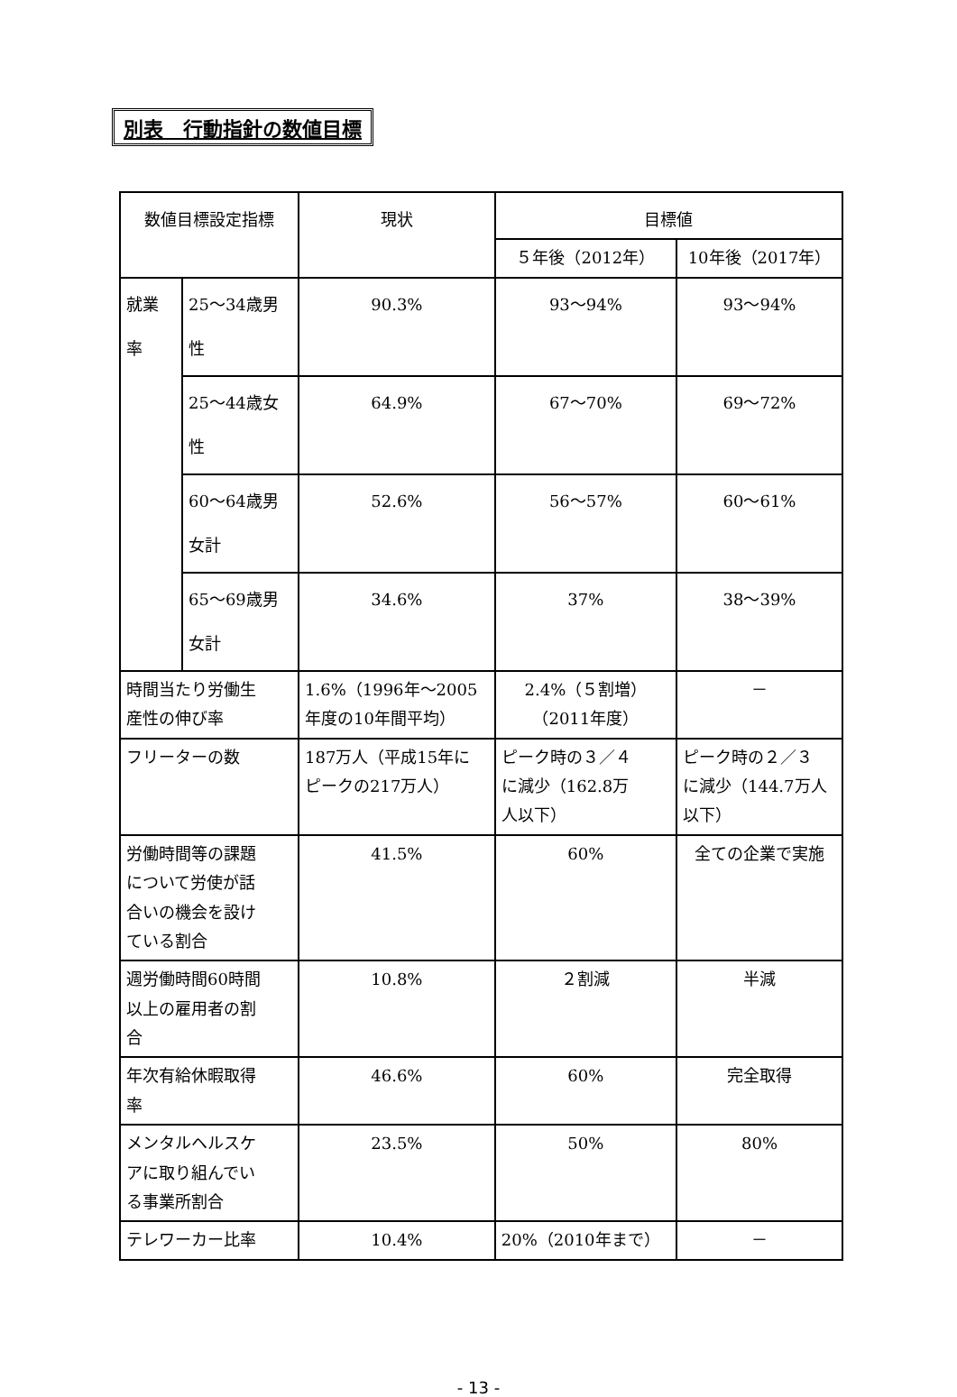別表　行動指針の数値目標
| 数値目標設定指標 | | 現状 | 目標値 | |
| --- | --- | --- | --- | --- |
| | | | ５年後（2012年） | 10年後（2017年） |
| 就業 率 | 25～34歳男 性 | 90.3% | 93～94% | 93～94% |
| | 25～44歳女 性 | 64.9% | 67～70% | 69～72% |
| | 60～64歳男 女計 | 52.6% | 56～57% | 60～61% |
| | 65～69歳男 女計 | 34.6% | 37% | 38～39% |
| 時間当たり労働生 産性の伸び率 | | 1.6%（1996年～2005 年度の10年間平均） | 2.4%（５割増） （2011年度） | － |
| フリーターの数 | | 187万人（平成15年に ピークの217万人） | ピーク時の３／４ に減少（162.8万 人以下） | ピーク時の２／３ に減少（144.7万人 以下） |
| 労働時間等の課題 について労使が話 合いの機会を設け ている割合 | | 41.5% | 60% | 全ての企業で実施 |
| 週労働時間60時間 以上の雇用者の割 合 | | 10.8% | ２割減 | 半減 |
| 年次有給休暇取得 率 | | 46.6% | 60% | 完全取得 |
| メンタルヘルスケ アに取り組んでい る事業所割合 | | 23.5% | 50% | 80% |
| テレワーカー比率 | | 10.4% | 20%（2010年まで） | － |
- 13 -